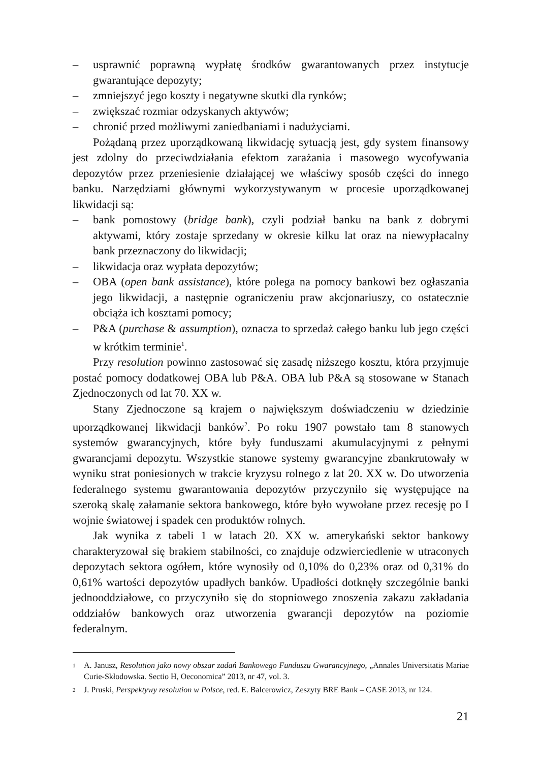– usprawnić poprawną wypłatę środków gwarantowanych przez instytucje gwarantujące depozyty;
– zmniejszyć jego koszty i negatywne skutki dla rynków;
– zwiększać rozmiar odzyskanych aktywów;
– chronić przed możliwymi zaniedbaniami i nadużyciami.
Pożądaną przez uporządkowaną likwidację sytuacją jest, gdy system finansowy jest zdolny do przeciwdziałania efektom zarażania i masowego wycofywania depozytów przez przeniesienie działającej we właściwy sposób części do innego banku. Narzędziami głównymi wykorzystywanym w procesie uporządkowanej likwidacji są:
– bank pomostowy (bridge bank), czyli podział banku na bank z dobrymi aktywami, który zostaje sprzedany w okresie kilku lat oraz na niewypłacalny bank przeznaczony do likwidacji;
– likwidacja oraz wypłata depozytów;
– OBA (open bank assistance), które polega na pomocy bankowi bez ogłaszania jego likwidacji, a następnie ograniczeniu praw akcjonariuszy, co ostatecznie obciąża ich kosztami pomocy;
– P&A (purchase & assumption), oznacza to sprzedaż całego banku lub jego części w krótkim terminie<sup>1</sup>.
Przy resolution powinno zastosować się zasadę niższego kosztu, która przyjmuje postać pomocy dodatkowej OBA lub P&A. OBA lub P&A są stosowane w Stanach Zjednoczonych od lat 70. XX w.
Stany Zjednoczone są krajem o największym doświadczeniu w dziedzinie uporządkowanej likwidacji banków<sup>2</sup>. Po roku 1907 powstało tam 8 stanowych systemów gwarancyjnych, które były funduszami akumulacyjnymi z pełnymi gwarancjami depozytu. Wszystkie stanowe systemy gwarancyjne zbankrutowały w wyniku strat poniesionych w trakcie kryzysu rolnego z lat 20. XX w. Do utworzenia federalnego systemu gwarantowania depozytów przyczyniło się występujące na szeroką skalę załamanie sektora bankowego, które było wywołane przez recesję po I wojnie światowej i spadek cen produktów rolnych.
Jak wynika z tabeli 1 w latach 20. XX w. amerykański sektor bankowy charakteryzował się brakiem stabilności, co znajduje odzwierciedlenie w utraconych depozytach sektora ogółem, które wynosiły od 0,10% do 0,23% oraz od 0,31% do 0,61% wartości depozytów upadłych banków. Upadłości dotknęły szczególnie banki jednooddziałowe, co przyczyniło się do stopniowego znoszenia zakazu zakładania oddziałów bankowych oraz utworzenia gwarancji depozytów na poziomie federalnym.
<sup>1</sup> A. Janusz, Resolution jako nowy obszar zadań Bankowego Funduszu Gwarancyjnego, „Annales Universitatis Mariae Curie-Skłodowska. Sectio H, Oeconomica” 2013, nr 47, vol. 3.
<sup>2</sup> J. Pruski, Perspektywy resolution w Polsce, red. E. Balcerowicz, Zeszyty BRE Bank – CASE 2013, nr 124.
21